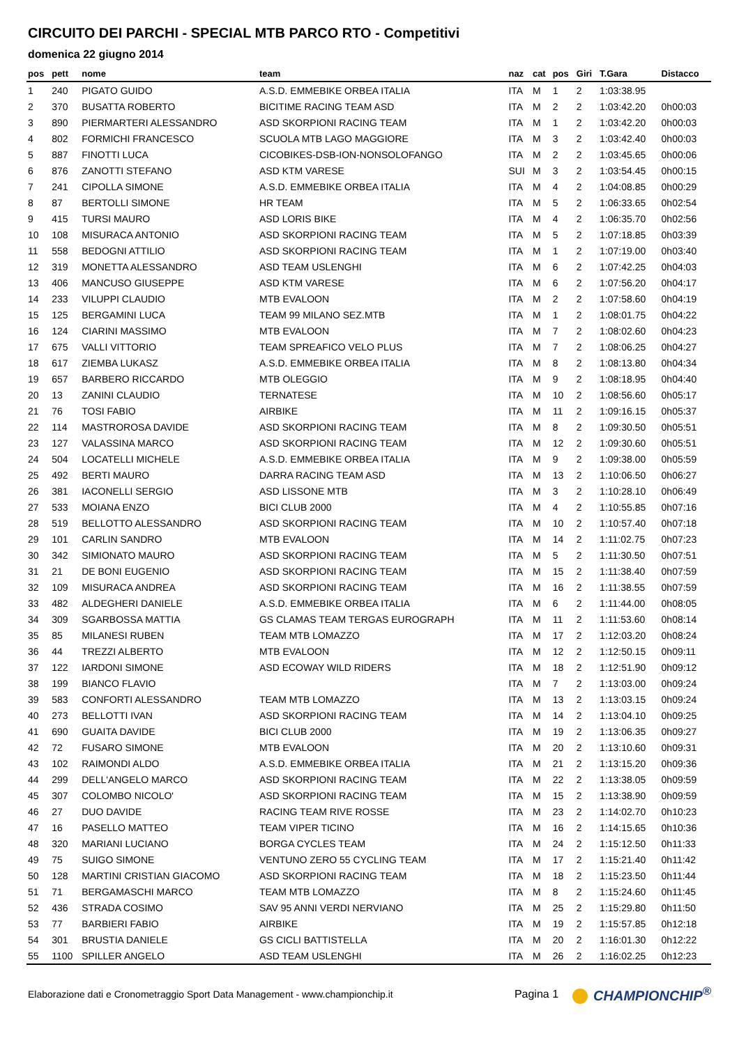CIRCUITO DEI PARCHI - SPECIAL MTB PARCO RTO - Competitivi
domenica 22 giugno 2014
| pos | pett | nome | team | naz | cat | pos | Giri | T.Gara | Distacco |
| --- | --- | --- | --- | --- | --- | --- | --- | --- | --- |
| 1 | 240 | PIGATO GUIDO | A.S.D. EMMEBIKE ORBEA ITALIA | ITA | M | 1 | 2 | 1:03:38.95 | |
| 2 | 370 | BUSATTA ROBERTO | BICITIME RACING TEAM ASD | ITA | M | 2 | 2 | 1:03:42.20 | 0h00:03 |
| 3 | 890 | PIERMARTERI ALESSANDRO | ASD SKORPIONI RACING TEAM | ITA | M | 1 | 2 | 1:03:42.20 | 0h00:03 |
| 4 | 802 | FORMICHI FRANCESCO | SCUOLA MTB LAGO MAGGIORE | ITA | M | 3 | 2 | 1:03:42.40 | 0h00:03 |
| 5 | 887 | FINOTTI LUCA | CICOBIKES-DSB-ION-NONSOLOFANGO | ITA | M | 2 | 2 | 1:03:45.65 | 0h00:06 |
| 6 | 876 | ZANOTTI STEFANO | ASD KTM VARESE | SUI | M | 3 | 2 | 1:03:54.45 | 0h00:15 |
| 7 | 241 | CIPOLLA SIMONE | A.S.D. EMMEBIKE ORBEA ITALIA | ITA | M | 4 | 2 | 1:04:08.85 | 0h00:29 |
| 8 | 87 | BERTOLLI SIMONE | HR TEAM | ITA | M | 5 | 2 | 1:06:33.65 | 0h02:54 |
| 9 | 415 | TURSI MAURO | ASD LORIS BIKE | ITA | M | 4 | 2 | 1:06:35.70 | 0h02:56 |
| 10 | 108 | MISURACA ANTONIO | ASD SKORPIONI RACING TEAM | ITA | M | 5 | 2 | 1:07:18.85 | 0h03:39 |
| 11 | 558 | BEDOGNI ATTILIO | ASD SKORPIONI RACING TEAM | ITA | M | 1 | 2 | 1:07:19.00 | 0h03:40 |
| 12 | 319 | MONETTA ALESSANDRO | ASD TEAM USLENGHI | ITA | M | 6 | 2 | 1:07:42.25 | 0h04:03 |
| 13 | 406 | MANCUSO GIUSEPPE | ASD KTM VARESE | ITA | M | 6 | 2 | 1:07:56.20 | 0h04:17 |
| 14 | 233 | VILUPPI CLAUDIO | MTB EVALOON | ITA | M | 2 | 2 | 1:07:58.60 | 0h04:19 |
| 15 | 125 | BERGAMINI LUCA | TEAM 99 MILANO SEZ.MTB | ITA | M | 1 | 2 | 1:08:01.75 | 0h04:22 |
| 16 | 124 | CIARINI MASSIMO | MTB EVALOON | ITA | M | 7 | 2 | 1:08:02.60 | 0h04:23 |
| 17 | 675 | VALLI VITTORIO | TEAM SPREAFICO VELO PLUS | ITA | M | 7 | 2 | 1:08:06.25 | 0h04:27 |
| 18 | 617 | ZIEMBA LUKASZ | A.S.D. EMMEBIKE ORBEA ITALIA | ITA | M | 8 | 2 | 1:08:13.80 | 0h04:34 |
| 19 | 657 | BARBERO RICCARDO | MTB OLEGGIO | ITA | M | 9 | 2 | 1:08:18.95 | 0h04:40 |
| 20 | 13 | ZANINI CLAUDIO | TERNATESE | ITA | M | 10 | 2 | 1:08:56.60 | 0h05:17 |
| 21 | 76 | TOSI FABIO | AIRBIKE | ITA | M | 11 | 2 | 1:09:16.15 | 0h05:37 |
| 22 | 114 | MASTROROSA DAVIDE | ASD SKORPIONI RACING TEAM | ITA | M | 8 | 2 | 1:09:30.50 | 0h05:51 |
| 23 | 127 | VALASSINA MARCO | ASD SKORPIONI RACING TEAM | ITA | M | 12 | 2 | 1:09:30.60 | 0h05:51 |
| 24 | 504 | LOCATELLI MICHELE | A.S.D. EMMEBIKE ORBEA ITALIA | ITA | M | 9 | 2 | 1:09:38.00 | 0h05:59 |
| 25 | 492 | BERTI MAURO | DARRA RACING TEAM ASD | ITA | M | 13 | 2 | 1:10:06.50 | 0h06:27 |
| 26 | 381 | IACONELLI SERGIO | ASD LISSONE MTB | ITA | M | 3 | 2 | 1:10:28.10 | 0h06:49 |
| 27 | 533 | MOIANA ENZO | BICI CLUB 2000 | ITA | M | 4 | 2 | 1:10:55.85 | 0h07:16 |
| 28 | 519 | BELLOTTO ALESSANDRO | ASD SKORPIONI RACING TEAM | ITA | M | 10 | 2 | 1:10:57.40 | 0h07:18 |
| 29 | 101 | CARLIN SANDRO | MTB EVALOON | ITA | M | 14 | 2 | 1:11:02.75 | 0h07:23 |
| 30 | 342 | SIMIONATO MAURO | ASD SKORPIONI RACING TEAM | ITA | M | 5 | 2 | 1:11:30.50 | 0h07:51 |
| 31 | 21 | DE BONI EUGENIO | ASD SKORPIONI RACING TEAM | ITA | M | 15 | 2 | 1:11:38.40 | 0h07:59 |
| 32 | 109 | MISURACA ANDREA | ASD SKORPIONI RACING TEAM | ITA | M | 16 | 2 | 1:11:38.55 | 0h07:59 |
| 33 | 482 | ALDEGHERI DANIELE | A.S.D. EMMEBIKE ORBEA ITALIA | ITA | M | 6 | 2 | 1:11:44.00 | 0h08:05 |
| 34 | 309 | SGARBOSSA MATTIA | GS CLAMAS TEAM TERGAS EUROGRAPH | ITA | M | 11 | 2 | 1:11:53.60 | 0h08:14 |
| 35 | 85 | MILANESI RUBEN | TEAM MTB LOMAZZO | ITA | M | 17 | 2 | 1:12:03.20 | 0h08:24 |
| 36 | 44 | TREZZI ALBERTO | MTB EVALOON | ITA | M | 12 | 2 | 1:12:50.15 | 0h09:11 |
| 37 | 122 | IARDONI SIMONE | ASD ECOWAY WILD RIDERS | ITA | M | 18 | 2 | 1:12:51.90 | 0h09:12 |
| 38 | 199 | BIANCO FLAVIO | | ITA | M | 7 | 2 | 1:13:03.00 | 0h09:24 |
| 39 | 583 | CONFORTI ALESSANDRO | TEAM MTB LOMAZZO | ITA | M | 13 | 2 | 1:13:03.15 | 0h09:24 |
| 40 | 273 | BELLOTTI IVAN | ASD SKORPIONI RACING TEAM | ITA | M | 14 | 2 | 1:13:04.10 | 0h09:25 |
| 41 | 690 | GUAITA DAVIDE | BICI CLUB 2000 | ITA | M | 19 | 2 | 1:13:06.35 | 0h09:27 |
| 42 | 72 | FUSARO SIMONE | MTB EVALOON | ITA | M | 20 | 2 | 1:13:10.60 | 0h09:31 |
| 43 | 102 | RAIMONDI ALDO | A.S.D. EMMEBIKE ORBEA ITALIA | ITA | M | 21 | 2 | 1:13:15.20 | 0h09:36 |
| 44 | 299 | DELL'ANGELO MARCO | ASD SKORPIONI RACING TEAM | ITA | M | 22 | 2 | 1:13:38.05 | 0h09:59 |
| 45 | 307 | COLOMBO NICOLO' | ASD SKORPIONI RACING TEAM | ITA | M | 15 | 2 | 1:13:38.90 | 0h09:59 |
| 46 | 27 | DUO DAVIDE | RACING TEAM RIVE ROSSE | ITA | M | 23 | 2 | 1:14:02.70 | 0h10:23 |
| 47 | 16 | PASELLO MATTEO | TEAM VIPER TICINO | ITA | M | 16 | 2 | 1:14:15.65 | 0h10:36 |
| 48 | 320 | MARIANI LUCIANO | BORGA CYCLES TEAM | ITA | M | 24 | 2 | 1:15:12.50 | 0h11:33 |
| 49 | 75 | SUIGO SIMONE | VENTUNO ZERO 55 CYCLING TEAM | ITA | M | 17 | 2 | 1:15:21.40 | 0h11:42 |
| 50 | 128 | MARTINI CRISTIAN GIACOMO | ASD SKORPIONI RACING TEAM | ITA | M | 18 | 2 | 1:15:23.50 | 0h11:44 |
| 51 | 71 | BERGAMASCHI MARCO | TEAM MTB LOMAZZO | ITA | M | 8 | 2 | 1:15:24.60 | 0h11:45 |
| 52 | 436 | STRADA COSIMO | SAV 95 ANNI VERDI NERVIANO | ITA | M | 25 | 2 | 1:15:29.80 | 0h11:50 |
| 53 | 77 | BARBIERI FABIO | AIRBIKE | ITA | M | 19 | 2 | 1:15:57.85 | 0h12:18 |
| 54 | 301 | BRUSTIA DANIELE | GS CICLI BATTISTELLA | ITA | M | 20 | 2 | 1:16:01.30 | 0h12:22 |
| 55 | 1100 | SPILLER ANGELO | ASD TEAM USLENGHI | ITA | M | 26 | 2 | 1:16:02.25 | 0h12:23 |
Elaborazione dati e Cronometraggio Sport Data Management - www.championchip.it Pagina 1 CHAMPIONCHIP<sup>®</sup>